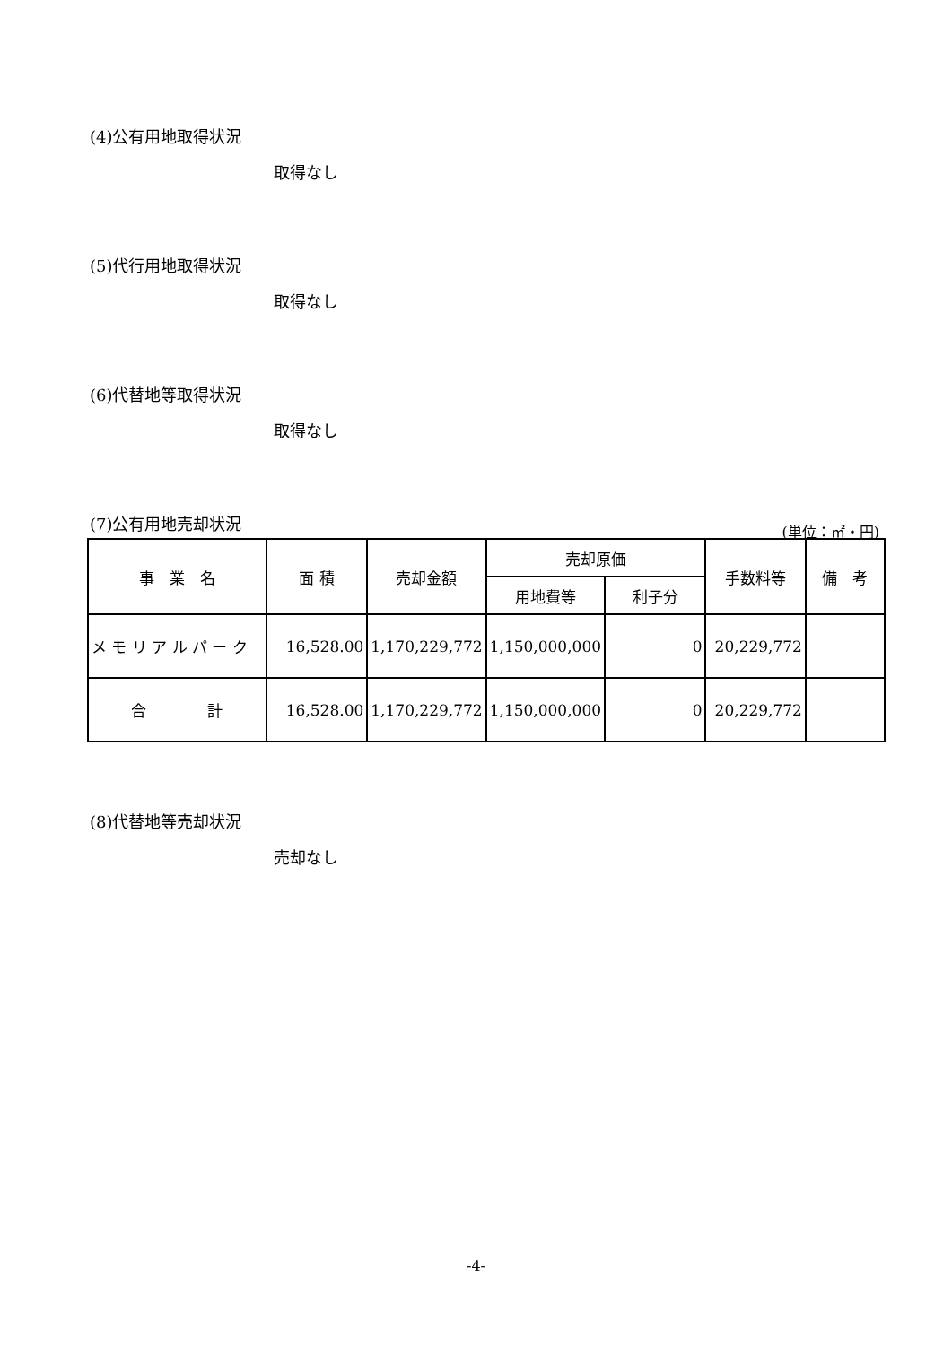(4)公有用地取得状況
取得なし
(5)代行用地取得状況
取得なし
(6)代替地等取得状況
取得なし
(7)公有用地売却状況 (単位：㎡・円)
| 事 業 名 | 面 積 | 売却金額 | 売却原価 | | 手数料等 | 備 考 |
| --- | --- | --- | --- | --- | --- | --- |
| | | | 用地費等 | 利子分 | | |
| メ モ リ ア ル パ ー ク | 16,528.00 | 1,170,229,772 | 1,150,000,000 | 0 | 20,229,772 | |
| 合 計 | 16,528.00 | 1,170,229,772 | 1,150,000,000 | 0 | 20,229,772 | |
(8)代替地等売却状況
売却なし
-4-